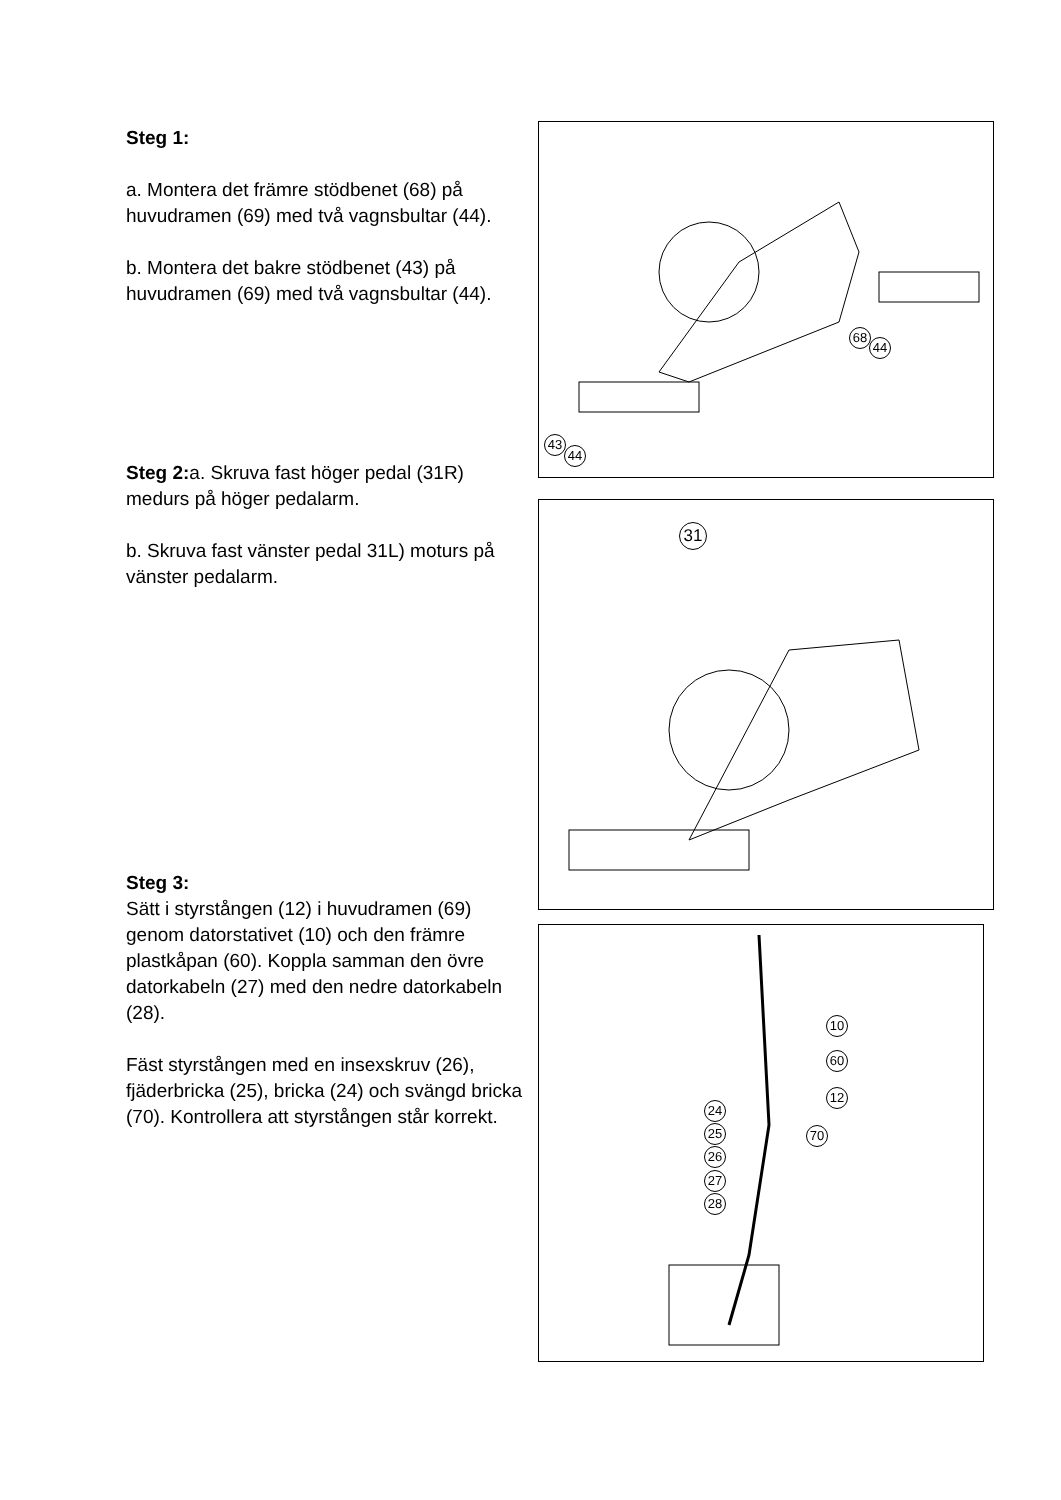Steg 1:
a. Montera det främre stödbenet (68) på huvudramen (69) med två vagnsbultar (44).
b. Montera det bakre stödbenet (43) på huvudramen (69) med två vagnsbultar (44).
Steg 2: a. Skruva fast höger pedal (31R) medurs på höger pedalarm.
b. Skruva fast vänster pedal 31L) moturs på vänster pedalarm.
Steg 3:
Sätt i styrstången (12) i huvudramen (69) genom datorstativet (10) och den främre plastkåpan (60). Koppla samman den övre datorkabeln (27) med den nedre datorkabeln (28).
Fäst styrstången med en insexskruv (26), fjäderbricka (25), bricka (24) och svängd bricka (70). Kontrollera att styrstången står korrekt.
43
44
68
44
31
10
60
12
24
25
26
27
28
70